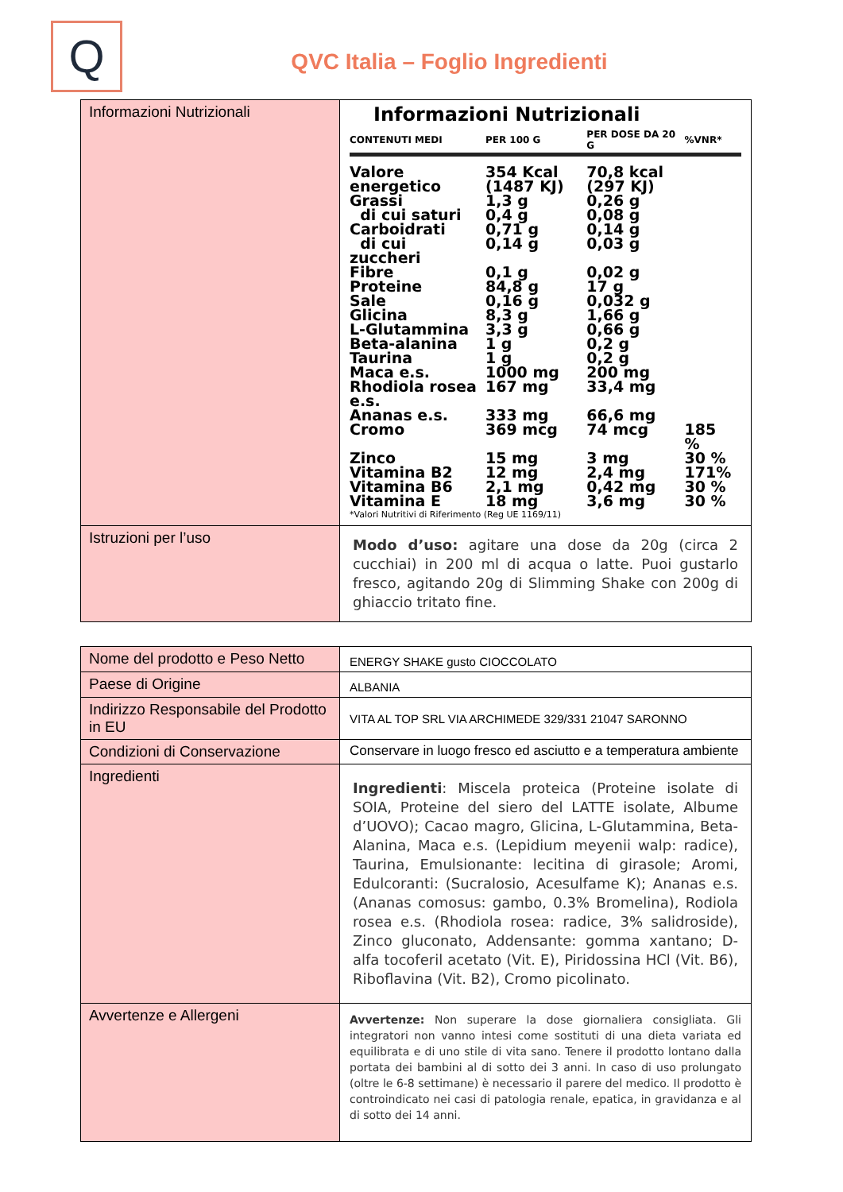Q
QVC Italia – Foglio Ingredienti
| Informazioni Nutrizionali | Informazioni Nutrizionali / CONTENUTI MEDI / PER 100 G / PER DOSE DA 20 G / %VNR* / / --- / --- / --- / --- / / Valore energetico / 354 Kcal (1487 KJ) / 70,8 kcal (297 KJ) / / / Grassi / 1,3 g / 0,26 g / / / di cui saturi / 0,4 g / 0,08 g / / / Carboidrati / 0,71 g / 0,14 g / / / di cui zuccheri / 0,14 g / 0,03 g / / / Fibre / 0,1 g / 0,02 g / / / Proteine / 84,8 g / 17 g / / / Sale / 0,16 g / 0,032 g / / / Glicina / 8,3 g / 1,66 g / / / L-Glutammina / 3,3 g / 0,66 g / / / Beta-alanina / 1 g / 0,2 g / / / Taurina / 1 g / 0,2 g / / / Maca e.s. / 1000 mg / 200 mg / / / Rhodiola rosea e.s. / 167 mg / 33,4 mg / / / Ananas e.s. / 333 mg / 66,6 mg / / / Cromo / 369 mcg / 74 mcg / 185 % / / Zinco / 15 mg / 3 mg / 30 % / / Vitamina B2 / 12 mg / 2,4 mg / 171% / / Vitamina B6 / 2,1 mg / 0,42 mg / 30 % / / Vitamina E / 18 mg / 3,6 mg / 30 % / / *Valori Nutritivi di Riferimento (Reg UE 1169/11) / / / / |
| Istruzioni per l’uso | Modo d’uso: agitare una dose da 20g (circa 2 cucchiai) in 200 ml di acqua o latte. Puoi gustarlo fresco, agitando 20g di Slimming Shake con 200g di ghiaccio tritato fine. |
| Nome del prodotto e Peso Netto | ENERGY SHAKE gusto CIOCCOLATO |
| Paese di Origine | ALBANIA |
| Indirizzo Responsabile del Prodotto in EU | VITA AL TOP SRL VIA ARCHIMEDE 329/331 21047 SARONNO |
| Condizioni di Conservazione | Conservare in luogo fresco ed asciutto e a temperatura ambiente |
| Ingredienti | Ingredienti : Miscela proteica (Proteine isolate di SOIA, Proteine del siero del LATTE isolate, Albume d’UOVO); Cacao magro, Glicina, L-Glutammina, Beta-Alanina, Maca e.s. (Lepidium meyenii walp: radice), Taurina, Emulsionante: lecitina di girasole; Aromi, Edulcoranti: (Sucralosio, Acesulfame K); Ananas e.s. (Ananas comosus: gambo, 0.3% Bromelina), Rodiola rosea e.s. (Rhodiola rosea: radice, 3% salidroside), Zinco gluconato, Addensante: gomma xantano; D-alfa tocoferil acetato (Vit. E), Piridossina HCl (Vit. B6), Riboflavina (Vit. B2), Cromo picolinato. |
| Avvertenze e Allergeni | Avvertenze: Non superare la dose giornaliera consigliata. Gli integratori non vanno intesi come sostituti di una dieta variata ed equilibrata e di uno stile di vita sano. Tenere il prodotto lontano dalla portata dei bambini al di sotto dei 3 anni. In caso di uso prolungato (oltre le 6-8 settimane) è necessario il parere del medico. Il prodotto è controindicato nei casi di patologia renale, epatica, in gravidanza e al di sotto dei 14 anni. |